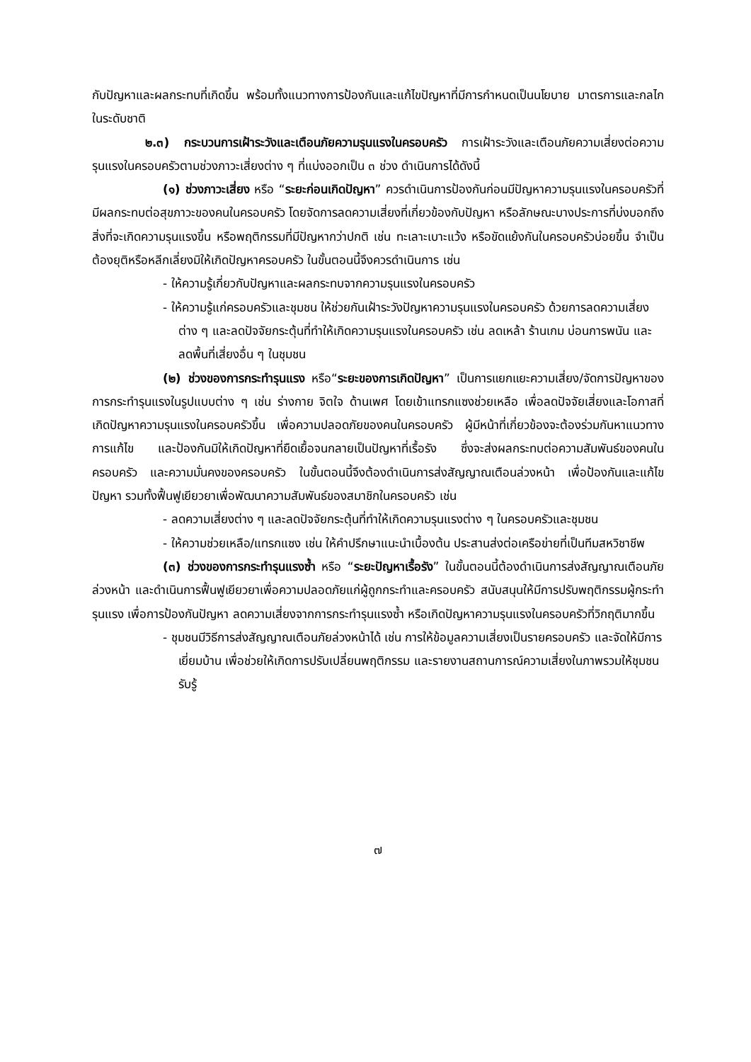กับปัญหาและผลกระทบที่เกิดขึ้น พร้อมทั้งแนวทางการป้องกันและแก้ไขปัญหาที่มีการกำหนดเป็นนโยบาย มาตรการและกลไกในระดับชาติ
๒.๓) กระบวนการเฝ้าระวังและเตือนภัยความรุนแรงในครอบครัว การเฝ้าระวังและเตือนภัยความเสี่ยงต่อความรุนแรงในครอบครัวตามช่วงภาวะเสี่ยงต่าง ๆ ที่แบ่งออกเป็น ๓ ช่วง ดำเนินการได้ดังนี้
(๑) ช่วงภาวะเสี่ยง หรือ “ระยะก่อนเกิดปัญหา” ควรดำเนินการป้องกันก่อนมีปัญหาความรุนแรงในครอบครัวที่มีผลกระทบต่อสุขภาวะของคนในครอบครัว โดยจัดการลดความเสี่ยงที่เกี่ยวข้องกับปัญหา หรือลักษณะบางประการที่บ่งบอกถึงสิ่งที่จะเกิดความรุนแรงขึ้น หรือพฤติกรรมที่มีปัญหากว่าปกติ เช่น ทะเลาะเบาะแว้ง หรือขัดแย้งกันในครอบครัวบ่อยขึ้น จำเป็นต้องยุติหรือหลีกเลี่ยงมิให้เกิดปัญหาครอบครัว ในขั้นตอนนี้จึงควรดำเนินการ เช่น
- ให้ความรู้เกี่ยวกับปัญหาและผลกระทบจากความรุนแรงในครอบครัว
- ให้ความรู้แก่ครอบครัวและชุมชน ให้ช่วยกันเฝ้าระวังปัญหาความรุนแรงในครอบครัว ด้วยการลดความเสี่ยงต่าง ๆ และลดปัจจัยกระตุ้นที่ทำให้เกิดความรุนแรงในครอบครัว เช่น ลดเหล้า ร้านเกม บ่อนการพนัน และลดพื้นที่เสี่ยงอื่น ๆ ในชุมชน
(๒) ช่วงของการกระทำรุนแรง หรือ“ระยะของการเกิดปัญหา” เป็นการแยกแยะความเสี่ยง/จัดการปัญหาของการกระทำรุนแรงในรูปแบบต่าง ๆ เช่น ร่างกาย จิตใจ ด้านเพศ โดยเข้าแทรกแซงช่วยเหลือ เพื่อลดปัจจัยเสี่ยงและโอกาสที่เกิดปัญหาความรุนแรงในครอบครัวขึ้น เพื่อความปลอดภัยของคนในครอบครัว ผู้มีหน้าที่เกี่ยวข้องจะต้องร่วมกันหาแนวทางการแก้ไข และป้องกันมิให้เกิดปัญหาที่ยืดเยื้อจนกลายเป็นปัญหาที่เรื้อรัง ซึ่งจะส่งผลกระทบต่อความสัมพันธ์ของคนในครอบครัว และความมั่นคงของครอบครัว ในขั้นตอนนี้จึงต้องดำเนินการส่งสัญญาณเตือนล่วงหน้า เพื่อป้องกันและแก้ไขปัญหา รวมทั้งฟื้นฟูเยียวยาเพื่อพัฒนาความสัมพันธ์ของสมาชิกในครอบครัว เช่น
- ลดความเสี่ยงต่าง ๆ และลดปัจจัยกระตุ้นที่ทำให้เกิดความรุนแรงต่าง ๆ ในครอบครัวและชุมชน
- ให้ความช่วยเหลือ/แทรกแซง เช่น ให้คำปรึกษาแนะนำเบื้องต้น ประสานส่งต่อเครือข่ายที่เป็นทีมสหวิชาชีพ
(๓) ช่วงของการกระทำรุนแรงซ้ำ หรือ “ระยะปัญหาเรื้อรัง” ในขั้นตอนนี้ต้องดำเนินการส่งสัญญาณเตือนภัยล่วงหน้า และดำเนินการฟื้นฟูเยียวยาเพื่อความปลอดภัยแก่ผู้ถูกกระทำและครอบครัว สนับสนุนให้มีการปรับพฤติกรรมผู้กระทำรุนแรง เพื่อการป้องกันปัญหา ลดความเสี่ยงจากการกระทำรุนแรงซ้ำ หรือเกิดปัญหาความรุนแรงในครอบครัวที่วิกฤติมากขึ้น
- ชุมชนมีวิธีการส่งสัญญาณเตือนภัยล่วงหน้าได้ เช่น การให้ข้อมูลความเสี่ยงเป็นรายครอบครัว และจัดให้มีการเยี่ยมบ้าน เพื่อช่วยให้เกิดการปรับเปลี่ยนพฤติกรรม และรายงานสถานการณ์ความเสี่ยงในภาพรวมให้ชุมชนรับรู้
๗